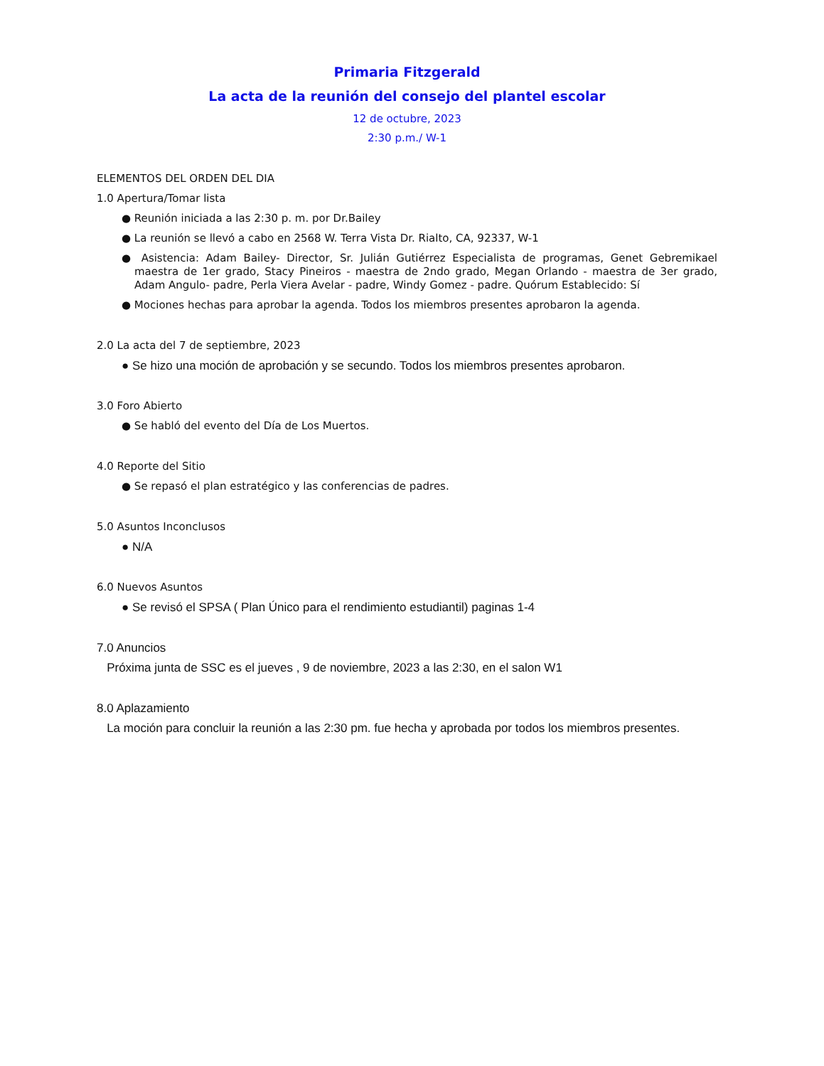Primaria Fitzgerald
La acta de la reunión del consejo del plantel escolar
12 de octubre, 2023
2:30 p.m./ W-1
ELEMENTOS DEL ORDEN DEL DIA
1.0 Apertura/Tomar lista
● Reunión iniciada a las 2:30 p. m. por Dr.Bailey
● La reunión se llevó a cabo en 2568 W. Terra Vista Dr. Rialto, CA, 92337, W-1
● Asistencia: Adam Bailey- Director, Sr. Julián Gutiérrez Especialista de programas, Genet Gebremikael maestra de 1er grado, Stacy Pineiros - maestra de 2ndo grado, Megan Orlando - maestra de 3er grado, Adam Angulo- padre, Perla Viera Avelar - padre, Windy Gomez - padre. Quórum Establecido: Sí
● Mociones hechas para aprobar la agenda. Todos los miembros presentes aprobaron la agenda.
2.0 La acta del 7 de septiembre, 2023
● Se hizo una moción de aprobación y se secundo. Todos los miembros presentes aprobaron.
3.0 Foro Abierto
● Se habló del evento del Día de Los Muertos.
4.0 Reporte del Sitio
● Se repasó el plan estratégico y las conferencias de padres.
5.0 Asuntos Inconclusos
● N/A
6.0 Nuevos Asuntos
● Se revisó el SPSA ( Plan Único para el rendimiento estudiantil) paginas 1-4
7.0 Anuncios
Próxima junta de SSC es el jueves , 9 de noviembre, 2023 a las 2:30, en el salon W1
8.0 Aplazamiento
La moción para concluir la reunión a las 2:30 pm. fue hecha y aprobada por todos los miembros presentes.